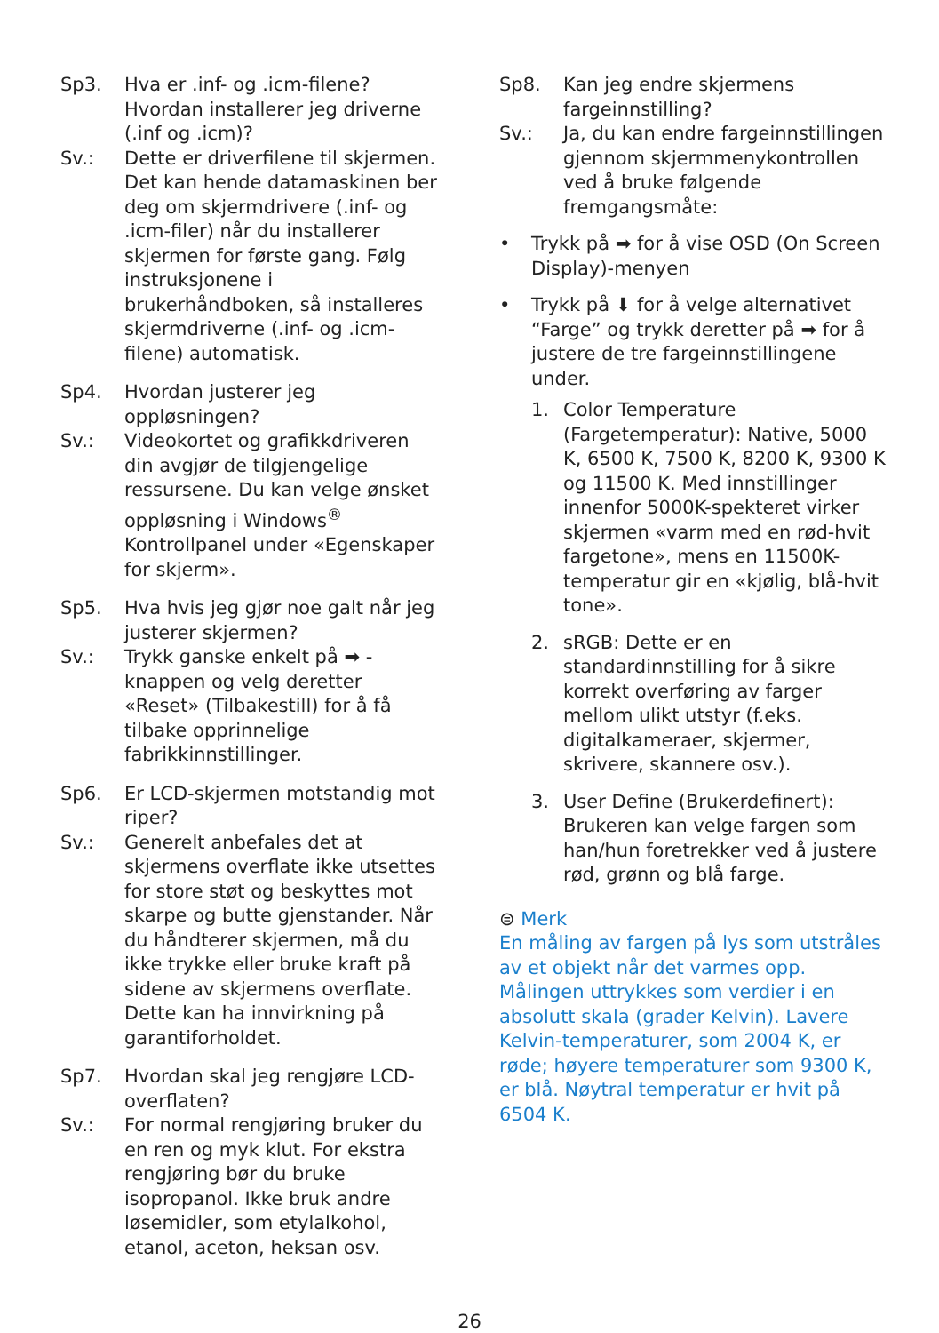Sp3. Hva er .inf- og .icm-filene? Hvordan installerer jeg driverne (.inf og .icm)?
Sv.: Dette er driverfilene til skjermen. Det kan hende datamaskinen ber deg om skjermdrivere (.inf- og .icm-filer) når du installerer skjermen for første gang. Følg instruksjonene i brukerhåndboken, så installeres skjermdriverne (.inf- og .icm-filene) automatisk.
Sp4. Hvordan justerer jeg oppløsningen?
Sv.: Videokortet og grafikkdriveren din avgjør de tilgjengelige ressursene. Du kan velge ønsket oppløsning i Windows<sup>®</sup> Kontrollpanel under «Egenskaper for skjerm».
Sp5. Hva hvis jeg gjør noe galt når jeg justerer skjermen?
Sv.: Trykk ganske enkelt på ➡ -knappen og velg deretter «Reset» (Tilbakestill) for å få tilbake opprinnelige fabrikkinnstillinger.
Sp6. Er LCD-skjermen motstandig mot riper?
Sv.: Generelt anbefales det at skjermens overflate ikke utsettes for store støt og beskyttes mot skarpe og butte gjenstander. Når du håndterer skjermen, må du ikke trykke eller bruke kraft på sidene av skjermens overflate. Dette kan ha innvirkning på garantiforholdet.
Sp7. Hvordan skal jeg rengjøre LCD-overflaten?
Sv.: For normal rengjøring bruker du en ren og myk klut. For ekstra rengjøring bør du bruke isopropanol. Ikke bruk andre løsemidler, som etylalkohol, etanol, aceton, heksan osv.
Sp8. Kan jeg endre skjermens fargeinnstilling?
Sv.: Ja, du kan endre fargeinnstillingen gjennom skjermmenykontrollen ved å bruke følgende fremgangsmåte:
• Trykk på ➡ for å vise OSD (On Screen Display)-menyen
• Trykk på ⬇ for å velge alternativet “Farge” og trykk deretter på ➡ for å justere de tre fargeinnstillingene under.
1. Color Temperature (Fargetemperatur): Native, 5000 K, 6500 K, 7500 K, 8200 K, 9300 K og 11500 K. Med innstillinger innenfor 5000K-spekteret virker skjermen «varm med en rød-hvit fargetone», mens en 11500K-temperatur gir en «kjølig, blå-hvit tone».
2. sRGB: Dette er en standardinnstilling for å sikre korrekt overføring av farger mellom ulikt utstyr (f.eks. digitalkameraer, skjermer, skrivere, skannere osv.).
3. User Define (Brukerdefinert): Brukeren kan velge fargen som han/hun foretrekker ved å justere rød, grønn og blå farge.
⊜ Merk
En måling av fargen på lys som utstråles av et objekt når det varmes opp. Målingen uttrykkes som verdier i en absolutt skala (grader Kelvin). Lavere Kelvin-temperaturer, som 2004 K, er røde; høyere temperaturer som 9300 K, er blå. Nøytral temperatur er hvit på 6504 K.
26